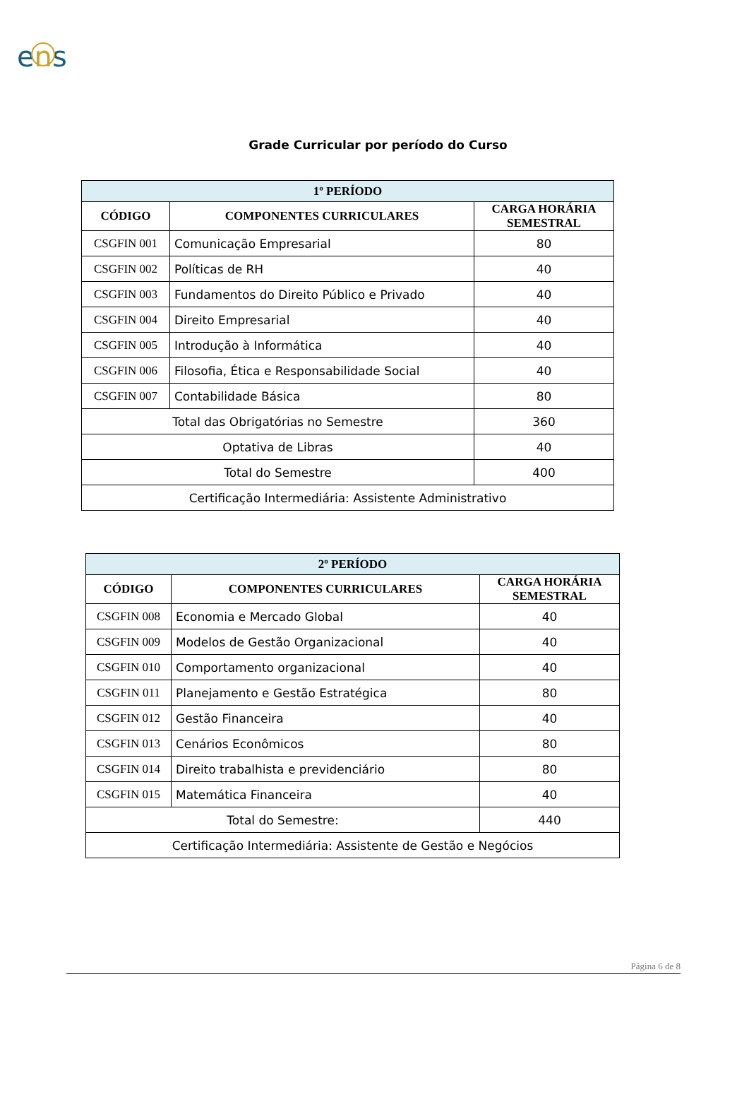ens
Grade Curricular por período do Curso
| 1º PERÍODO | | |
| --- | --- | --- |
| CÓDIGO | COMPONENTES CURRICULARES | CARGA HORÁRIA SEMESTRAL |
| CSGFIN 001 | Comunicação Empresarial | 80 |
| CSGFIN 002 | Políticas de RH | 40 |
| CSGFIN 003 | Fundamentos do Direito Público e Privado | 40 |
| CSGFIN 004 | Direito Empresarial | 40 |
| CSGFIN 005 | Introdução à Informática | 40 |
| CSGFIN 006 | Filosofia, Ética e Responsabilidade Social | 40 |
| CSGFIN 007 | Contabilidade Básica | 80 |
| Total das Obrigatórias no Semestre | | 360 |
| Optativa de Libras | | 40 |
| Total do Semestre | | 400 |
| Certificação Intermediária: Assistente Administrativo | | |
| 2º PERÍODO | | |
| --- | --- | --- |
| CÓDIGO | COMPONENTES CURRICULARES | CARGA HORÁRIA SEMESTRAL |
| CSGFIN 008 | Economia e Mercado Global | 40 |
| CSGFIN 009 | Modelos de Gestão Organizacional | 40 |
| CSGFIN 010 | Comportamento organizacional | 40 |
| CSGFIN 011 | Planejamento e Gestão Estratégica | 80 |
| CSGFIN 012 | Gestão Financeira | 40 |
| CSGFIN 013 | Cenários Econômicos | 80 |
| CSGFIN 014 | Direito trabalhista e previdenciário | 80 |
| CSGFIN 015 | Matemática Financeira | 40 |
| Total do Semestre: | | 440 |
| Certificação Intermediária: Assistente de Gestão e Negócios | | |
Página 6 de 8